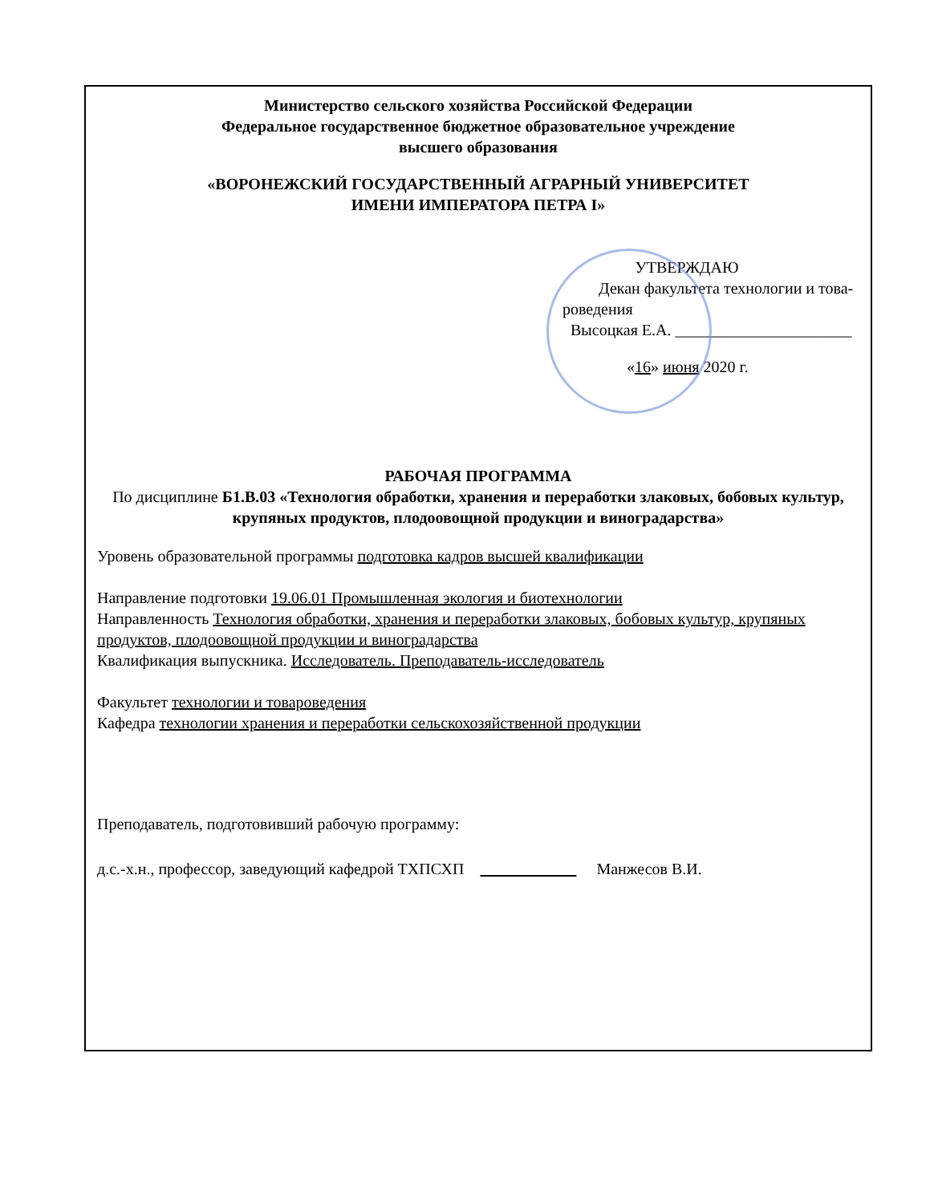Министерство сельского хозяйства Российской Федерации
Федеральное государственное бюджетное образовательное учреждение
высшего образования
«ВОРОНЕЖСКИЙ ГОСУДАРСТВЕННЫЙ АГРАРНЫЙ УНИВЕРСИТЕТ
ИМЕНИ ИМПЕРАТОРА ПЕТРА I»
УТВЕРЖДАЮ
Декан факультета технологии и това-
роведения
Высоцкая Е.А. ______________________
«16» июня 2020 г.
РАБОЧАЯ ПРОГРАММА
По дисциплине Б1.В.03 «Технология обработки, хранения и переработки злаковых, бобовых культур, крупяных продуктов, плодоовощной продукции и виноградарства»
Уровень образовательной программы подготовка кадров высшей квалификации
Направление подготовки 19.06.01 Промышленная экология и биотехнологии
Направленность Технология обработки, хранения и переработки злаковых, бобовых культур, крупяных продуктов, плодоовощной продукции и виноградарства
Квалификация выпускника. Исследователь. Преподаватель-исследователь
Факультет технологии и товароведения
Кафедра технологии хранения и переработки сельскохозяйственной продукции
Преподаватель, подготовивший рабочую программу:
д.с.-х.н., профессор, заведующий кафедрой ТХПСХП Манжесов В.И.